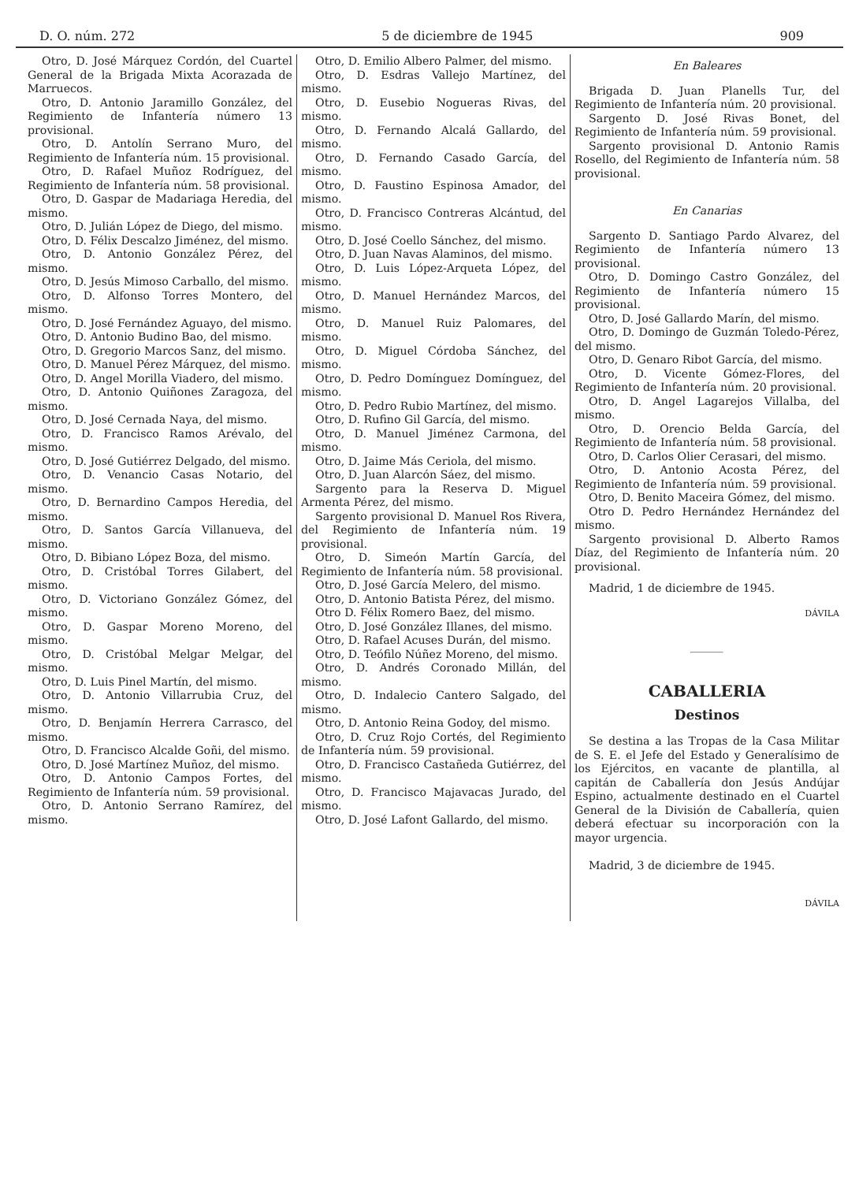D. O. núm. 272 5 de diciembre de 1945 909
Otro, D. José Márquez Cordón, del Cuartel General de la Brigada Mixta Acorazada de Marruecos.
Otro, D. Antonio Jaramillo González, del Regimiento de Infantería número 13 provisional.
Otro, D. Antolín Serrano Muro, del Regimiento de Infantería núm. 15 provisional.
Otro, D. Rafael Muñoz Rodríguez, del Regimiento de Infantería núm. 58 provisional.
Otro, D. Gaspar de Madariaga Heredia, del mismo.
Otro, D. Julián López de Diego, del mismo.
Otro, D. Félix Descalzo Jiménez, del mismo.
Otro, D. Antonio González Pérez, del mismo.
Otro, D. Jesús Mimoso Carballo, del mismo.
Otro, D. Alfonso Torres Montero, del mismo.
Otro, D. José Fernández Aguayo, del mismo.
Otro, D. Antonio Budino Bao, del mismo.
Otro, D. Gregorio Marcos Sanz, del mismo.
Otro, D. Manuel Pérez Márquez, del mismo.
Otro, D. Angel Morilla Viadero, del mismo.
Otro, D. Antonio Quiñones Zaragoza, del mismo.
Otro, D. José Cernada Naya, del mismo.
Otro, D. Francisco Ramos Arévalo, del mismo.
Otro, D. José Gutiérrez Delgado, del mismo.
Otro, D. Venancio Casas Notario, del mismo.
Otro, D. Bernardino Campos Heredia, del mismo.
Otro, D. Santos García Villanueva, del mismo.
Otro, D. Bibiano López Boza, del mismo.
Otro, D. Cristóbal Torres Gilabert, del mismo.
Otro, D. Victoriano González Gómez, del mismo.
Otro, D. Gaspar Moreno Moreno, del mismo.
Otro, D. Cristóbal Melgar Melgar, del mismo.
Otro, D. Luis Pinel Martín, del mismo.
Otro, D. Antonio Villarrubia Cruz, del mismo.
Otro, D. Benjamín Herrera Carrasco, del mismo.
Otro, D. Francisco Alcalde Goñi, del mismo.
Otro, D. José Martínez Muñoz, del mismo.
Otro, D. Antonio Campos Fortes, del Regimiento de Infantería núm. 59 provisional.
Otro, D. Antonio Serrano Ramírez, del mismo.
Otro, D. Emilio Albero Palmer, del mismo.
Otro, D. Esdras Vallejo Martínez, del mismo.
Otro, D. Eusebio Nogueras Rivas, del mismo.
Otro, D. Fernando Alcalá Gallardo, del mismo.
Otro, D. Fernando Casado García, del mismo.
Otro, D. Faustino Espinosa Amador, del mismo.
Otro, D. Francisco Contreras Alcántud, del mismo.
Otro, D. José Coello Sánchez, del mismo.
Otro, D. Juan Navas Alaminos, del mismo.
Otro, D. Luis López-Arqueta López, del mismo.
Otro, D. Manuel Hernández Marcos, del mismo.
Otro, D. Manuel Ruiz Palomares, del mismo.
Otro, D. Miguel Córdoba Sánchez, del mismo.
Otro, D. Pedro Domínguez Domínguez, del mismo.
Otro, D. Pedro Rubio Martínez, del mismo.
Otro, D. Rufino Gil García, del mismo.
Otro, D. Manuel Jiménez Carmona, del mismo.
Otro, D. Jaime Más Ceriola, del mismo.
Otro, D. Juan Alarcón Sáez, del mismo.
Sargento para la Reserva D. Miguel Armenta Pérez, del mismo.
Sargento provisional D. Manuel Ros Rivera, del Regimiento de Infantería núm. 19 provisional.
Otro, D. Simeón Martín García, del Regimiento de Infantería núm. 58 provisional.
Otro, D. José García Melero, del mismo.
Otro, D. Antonio Batista Pérez, del mismo.
Otro D. Félix Romero Baez, del mismo.
Otro, D. José González Illanes, del mismo.
Otro, D. Rafael Acuses Durán, del mismo.
Otro, D. Teófilo Núñez Moreno, del mismo.
Otro, D. Andrés Coronado Millán, del mismo.
Otro, D. Indalecio Cantero Salgado, del mismo.
Otro, D. Antonio Reina Godoy, del mismo.
Otro, D. Cruz Rojo Cortés, del Regimiento de Infantería núm. 59 provisional.
Otro, D. Francisco Castañeda Gutiérrez, del mismo.
Otro, D. Francisco Majavacas Jurado, del mismo.
Otro, D. José Lafont Gallardo, del mismo.
En Baleares
Brigada D. Juan Planells Tur, del Regimiento de Infantería núm. 20 provisional.
Sargento D. José Rivas Bonet, del Regimiento de Infantería núm. 59 provisional.
Sargento provisional D. Antonio Ramis Rosello, del Regimiento de Infantería núm. 58 provisional.
En Canarias
Sargento D. Santiago Pardo Alvarez, del Regimiento de Infantería número 13 provisional.
Otro, D. Domingo Castro González, del Regimiento de Infantería número 15 provisional.
Otro, D. José Gallardo Marín, del mismo.
Otro, D. Domingo de Guzmán Toledo-Pérez, del mismo.
Otro, D. Genaro Ribot García, del mismo.
Otro, D. Vicente Gómez-Flores, del Regimiento de Infantería núm. 20 provisional.
Otro, D. Angel Lagarejos Villalba, del mismo.
Otro, D. Orencio Belda García, del Regimiento de Infantería núm. 58 provisional.
Otro, D. Carlos Olier Cerasari, del mismo.
Otro, D. Antonio Acosta Pérez, del Regimiento de Infantería núm. 59 provisional.
Otro, D. Benito Maceira Gómez, del mismo.
Otro D. Pedro Hernández Hernández del mismo.
Sargento provisional D. Alberto Ramos Díaz, del Regimiento de Infantería núm. 20 provisional.
Madrid, 1 de diciembre de 1945.
DÁVILA
CABALLERIA
Destinos
Se destina a las Tropas de la Casa Militar de S. E. el Jefe del Estado y Generalísimo de los Ejércitos, en vacante de plantilla, al capitán de Caballería don Jesús Andújar Espino, actualmente destinado en el Cuartel General de la División de Caballería, quien deberá efectuar su incorporación con la mayor urgencia.
Madrid, 3 de diciembre de 1945.
DÁVILA